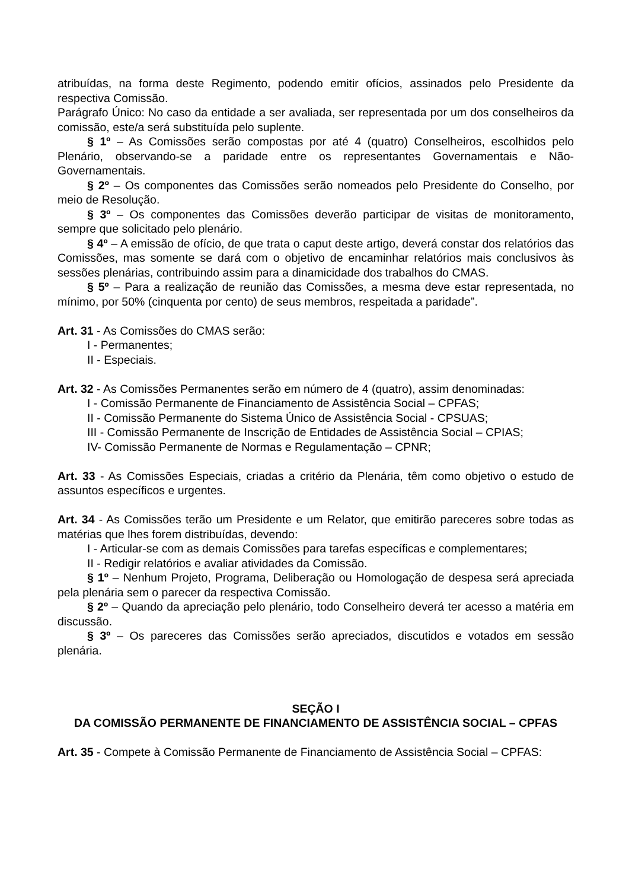atribuídas, na forma deste Regimento, podendo emitir ofícios, assinados pelo Presidente da respectiva Comissão.
Parágrafo Único: No caso da entidade a ser avaliada, ser representada por um dos conselheiros da comissão, este/a será substituída pelo suplente.
§ 1º – As Comissões serão compostas por até 4 (quatro) Conselheiros, escolhidos pelo Plenário, observando-se a paridade entre os representantes Governamentais e Não-Governamentais.
§ 2º – Os componentes das Comissões serão nomeados pelo Presidente do Conselho, por meio de Resolução.
§ 3º – Os componentes das Comissões deverão participar de visitas de monitoramento, sempre que solicitado pelo plenário.
§ 4º – A emissão de ofício, de que trata o caput deste artigo, deverá constar dos relatórios das Comissões, mas somente se dará com o objetivo de encaminhar relatórios mais conclusivos às sessões plenárias, contribuindo assim para a dinamicidade dos trabalhos do CMAS.
§ 5º – Para a realização de reunião das Comissões, a mesma deve estar representada, no mínimo, por 50% (cinquenta por cento) de seus membros, respeitada a paridade”.
Art. 31 - As Comissões do CMAS serão:
I - Permanentes;
II - Especiais.
Art. 32 - As Comissões Permanentes serão em número de 4 (quatro), assim denominadas:
I - Comissão Permanente de Financiamento de Assistência Social – CPFAS;
II - Comissão Permanente do Sistema Único de Assistência Social - CPSUAS;
III - Comissão Permanente de Inscrição de Entidades de Assistência Social – CPIAS;
IV- Comissão Permanente de Normas e Regulamentação – CPNR;
Art. 33 - As Comissões Especiais, criadas a critério da Plenária, têm como objetivo o estudo de assuntos específicos e urgentes.
Art. 34 - As Comissões terão um Presidente e um Relator, que emitirão pareceres sobre todas as matérias que lhes forem distribuídas, devendo:
I - Articular-se com as demais Comissões para tarefas específicas e complementares;
II - Redigir relatórios e avaliar atividades da Comissão.
§ 1º – Nenhum Projeto, Programa, Deliberação ou Homologação de despesa será apreciada pela plenária sem o parecer da respectiva Comissão.
§ 2º – Quando da apreciação pelo plenário, todo Conselheiro deverá ter acesso a matéria em discussão.
§ 3º – Os pareceres das Comissões serão apreciados, discutidos e votados em sessão plenária.
SEÇÃO I
DA COMISSÃO PERMANENTE DE FINANCIAMENTO DE ASSISTÊNCIA SOCIAL – CPFAS
Art. 35 - Compete à Comissão Permanente de Financiamento de Assistência Social – CPFAS: